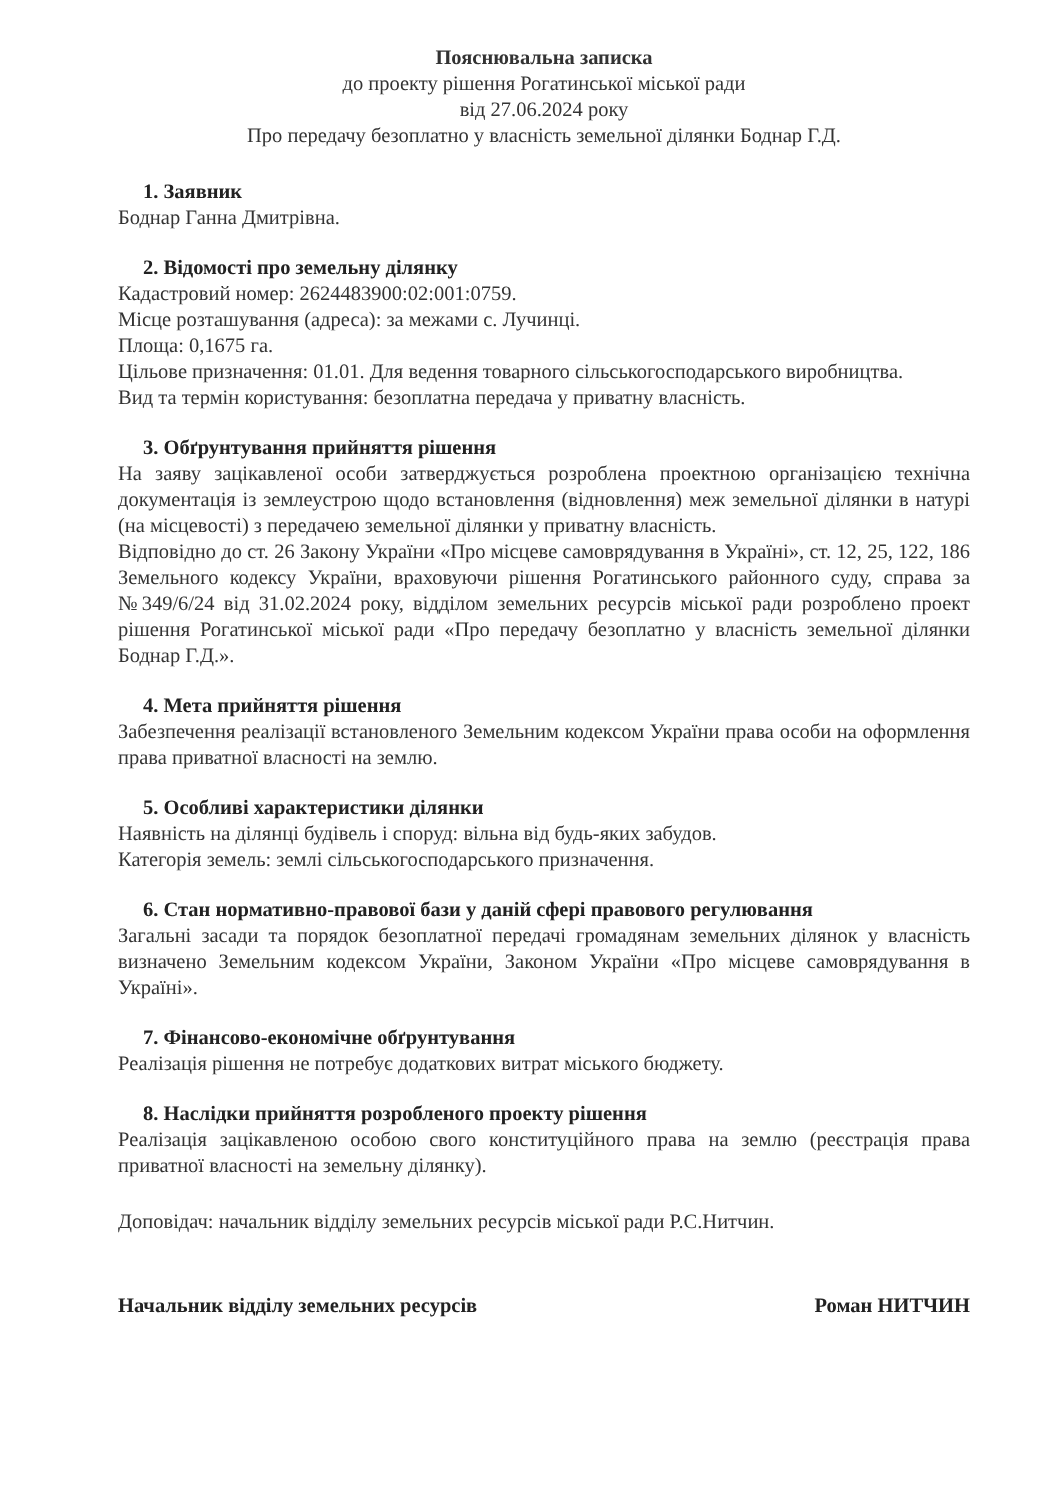Пояснювальна записка
до проекту рішення Рогатинської міської ради
від 27.06.2024 року
Про передачу безоплатно у власність земельної ділянки Боднар Г.Д.
1. Заявник
Боднар Ганна Дмитрівна.
2. Відомості про земельну ділянку
Кадастровий номер: 2624483900:02:001:0759.
Місце розташування (адреса): за межами с. Лучинці.
Площа: 0,1675 га.
Цільове призначення: 01.01. Для ведення товарного сільськогосподарського виробництва.
Вид та термін користування: безоплатна передача у приватну власність.
3. Обґрунтування прийняття рішення
На заяву зацікавленої особи затверджується розроблена проектною організацією технічна документація із землеустрою щодо встановлення (відновлення) меж земельної ділянки в натурі (на місцевості) з передачею земельної ділянки у приватну власність.
Відповідно до ст. 26 Закону України «Про місцеве самоврядування в Україні», ст. 12, 25, 122, 186 Земельного кодексу України, враховуючи рішення Рогатинського районного суду, справа за №349/6/24 від 31.02.2024 року, відділом земельних ресурсів міської ради розроблено проект рішення Рогатинської міської ради «Про передачу безоплатно у власність земельної ділянки Боднар Г.Д.».
4. Мета прийняття рішення
Забезпечення реалізації встановленого Земельним кодексом України права особи на оформлення права приватної власності на землю.
5. Особливі характеристики ділянки
Наявність на ділянці будівель і споруд: вільна від будь-яких забудов.
Категорія земель: землі сільськогосподарського призначення.
6. Стан нормативно-правової бази у даній сфері правового регулювання
Загальні засади та порядок безоплатної передачі громадянам земельних ділянок у власність визначено Земельним кодексом України, Законом України «Про місцеве самоврядування в Україні».
7. Фінансово-економічне обґрунтування
Реалізація рішення не потребує додаткових витрат міського бюджету.
8. Наслідки прийняття розробленого проекту рішення
Реалізація зацікавленою особою свого конституційного права на землю (реєстрація права приватної власності на земельну ділянку).
Доповідач: начальник відділу земельних ресурсів міської ради Р.С.Нитчин.
Начальник відділу земельних ресурсів Роман НИТЧИН